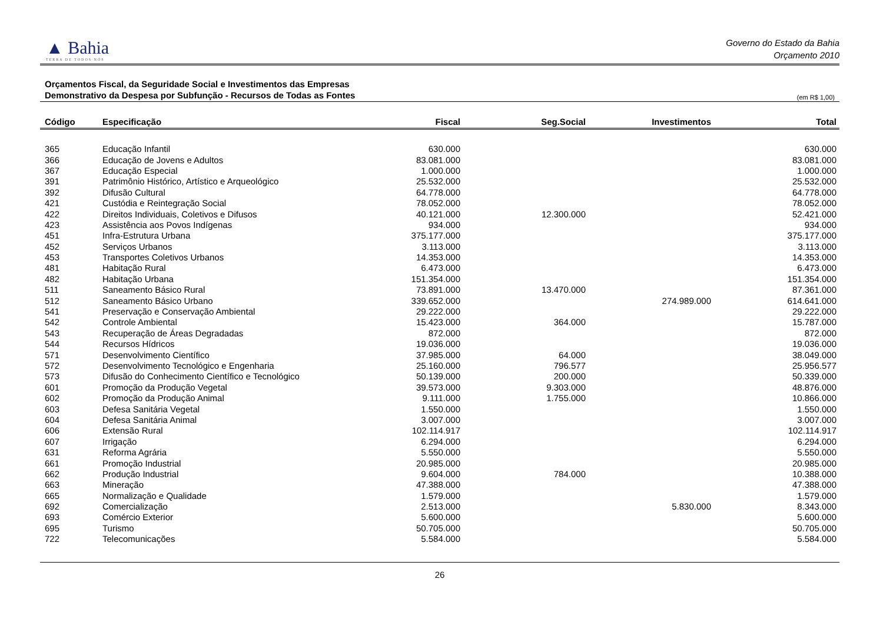▲ Bahia
TERRA DE TODOS NÓS
Governo do Estado da Bahia
Orçamento 2010
Orçamentos Fiscal, da Seguridade Social e Investimentos das Empresas
Demonstrativo da Despesa por Subfunção - Recursos de Todas as Fontes (em R$ 1,00)
| Código | Especificação | Fiscal | Seg.Social | Investimentos | Total |
| --- | --- | --- | --- | --- | --- |
| 365 | Educação Infantil | 630.000 | | | 630.000 |
| 366 | Educação de Jovens e Adultos | 83.081.000 | | | 83.081.000 |
| 367 | Educação Especial | 1.000.000 | | | 1.000.000 |
| 391 | Patrimônio Histórico, Artístico e Arqueológico | 25.532.000 | | | 25.532.000 |
| 392 | Difusão Cultural | 64.778.000 | | | 64.778.000 |
| 421 | Custódia e Reintegração Social | 78.052.000 | | | 78.052.000 |
| 422 | Direitos Individuais, Coletivos e Difusos | 40.121.000 | 12.300.000 | | 52.421.000 |
| 423 | Assistência aos Povos Indígenas | 934.000 | | | 934.000 |
| 451 | Infra-Estrutura Urbana | 375.177.000 | | | 375.177.000 |
| 452 | Serviços Urbanos | 3.113.000 | | | 3.113.000 |
| 453 | Transportes Coletivos Urbanos | 14.353.000 | | | 14.353.000 |
| 481 | Habitação Rural | 6.473.000 | | | 6.473.000 |
| 482 | Habitação Urbana | 151.354.000 | | | 151.354.000 |
| 511 | Saneamento Básico Rural | 73.891.000 | 13.470.000 | | 87.361.000 |
| 512 | Saneamento Básico Urbano | 339.652.000 | | 274.989.000 | 614.641.000 |
| 541 | Preservação e Conservação Ambiental | 29.222.000 | | | 29.222.000 |
| 542 | Controle Ambiental | 15.423.000 | 364.000 | | 15.787.000 |
| 543 | Recuperação de Áreas Degradadas | 872.000 | | | 872.000 |
| 544 | Recursos Hídricos | 19.036.000 | | | 19.036.000 |
| 571 | Desenvolvimento Científico | 37.985.000 | 64.000 | | 38.049.000 |
| 572 | Desenvolvimento Tecnológico e Engenharia | 25.160.000 | 796.577 | | 25.956.577 |
| 573 | Difusão do Conhecimento Científico e Tecnológico | 50.139.000 | 200.000 | | 50.339.000 |
| 601 | Promoção da Produção Vegetal | 39.573.000 | 9.303.000 | | 48.876.000 |
| 602 | Promoção da Produção Animal | 9.111.000 | 1.755.000 | | 10.866.000 |
| 603 | Defesa Sanitária Vegetal | 1.550.000 | | | 1.550.000 |
| 604 | Defesa Sanitária Animal | 3.007.000 | | | 3.007.000 |
| 606 | Extensão Rural | 102.114.917 | | | 102.114.917 |
| 607 | Irrigação | 6.294.000 | | | 6.294.000 |
| 631 | Reforma Agrária | 5.550.000 | | | 5.550.000 |
| 661 | Promoção Industrial | 20.985.000 | | | 20.985.000 |
| 662 | Produção Industrial | 9.604.000 | 784.000 | | 10.388.000 |
| 663 | Mineração | 47.388.000 | | | 47.388.000 |
| 665 | Normalização e Qualidade | 1.579.000 | | | 1.579.000 |
| 692 | Comercialização | 2.513.000 | | 5.830.000 | 8.343.000 |
| 693 | Comércio Exterior | 5.600.000 | | | 5.600.000 |
| 695 | Turismo | 50.705.000 | | | 50.705.000 |
| 722 | Telecomunicações | 5.584.000 | | | 5.584.000 |
26